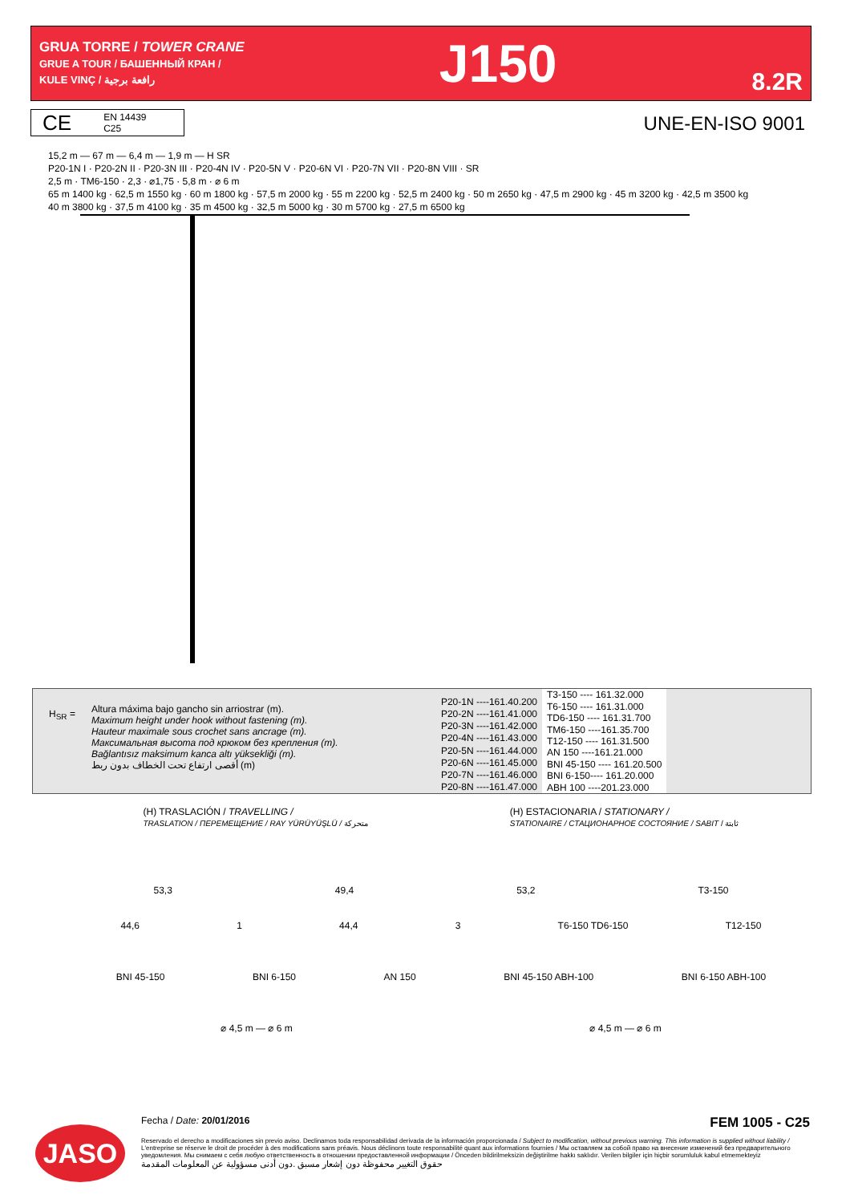GRUA TORRE / TOWER CRANE
GRUE A TOUR / БАШЕННЫЙ КРАН /
KULE VINÇ / رافعة برجية
J150
8.2R
CE EN 14439
C25
UNE-EN-ISO 9001
15,2 m — 67 m — 6,4 m — 1,9 m — H SR
P20-1N I · P20-2N II · P20-3N III · P20-4N IV · P20-5N V · P20-6N VI · P20-7N VII · P20-8N VIII · SR
2,5 m · TM6-150 · 2,3 · ⌀1,75 · 5,8 m · ⌀ 6 m
65 m 1400 kg · 62,5 m 1550 kg · 60 m 1800 kg · 57,5 m 2000 kg · 55 m 2200 kg · 52,5 m 2400 kg · 50 m 2650 kg · 47,5 m 2900 kg · 45 m 3200 kg · 42,5 m 3500 kg
40 m 3800 kg · 37,5 m 4100 kg · 35 m 4500 kg · 32,5 m 5000 kg · 30 m 5700 kg · 27,5 m 6500 kg
H<sub>SR</sub> =
Altura máxima bajo gancho sin arriostrar (m).
Maximum height under hook without fastening (m).
Hauteur maximale sous crochet sans ancrage (m).
Максимальная высота под крюком без крепления (m).
Bağlantısız maksimum kanca altı yüksekliği (m).
أقصى ارتفاع تحت الخطاف بدون ربط (m)
| P20-1N ----161.40.200 |
| P20-2N ----161.41.000 |
| P20-3N ----161.42.000 |
| P20-4N ----161.43.000 |
| P20-5N ----161.44.000 |
| P20-6N ----161.45.000 |
| P20-7N ----161.46.000 |
| P20-8N ----161.47.000 |
| T3-150 ---- 161.32.000 |
| T6-150 ---- 161.31.000 |
| TD6-150 ---- 161.31.700 |
| TM6-150 ----161.35.700 |
| T12-150 ---- 161.31.500 |
| AN 150 ----161.21.000 |
| BNI 45-150 ---- 161.20.500 |
| BNI 6-150---- 161.20.000 |
| ABH 100 ----201.23.000 |
(H) TRASLACIÓN / TRAVELLING /
TRASLATION / ПЕРЕМЕЩЕНИЕ / RAY YÜRÜYÜŞLÜ / متحركة
(H) ESTACIONARIA / STATIONARY /
STATIONAIRE / СТАЦИОНАРНОЕ СОСТОЯНИЕ / SABIT / ثابتة
53,3 49,4 53,2 T3-150
44,6 1 44,4 3 T6-150 TD6-150 T12-150
BNI 45-150 BNI 6-150 AN 150 BNI 45-150 ABH-100 BNI 6-150 ABH-100
⌀ 4,5 m — ⌀ 6 m ⌀ 4,5 m — ⌀ 6 m
JASO
Fecha / Date: 20/01/2016 FEM 1005 - C25
Reservado el derecho a modificaciones sin previo aviso. Declinamos toda responsabilidad derivada de la información proporcionada / Subject to modification, without previous warning. This information is supplied without liability / L'entreprise se réserve le droit de procéder à des modifications sans préavis. Nous déclinons toute responsabilité quant aux informations fournies / Мы оставляем за собой право на внесение изменений без предварительного уведомления. Мы снимаем с себя любую ответственность в отношении предоставленной информации / Önceden bildirilmeksizin değiştirilme hakkı saklıdır. Verilen bilgiler için hiçbir sorumluluk kabul etmemekteyiz
حقوق التغيير محفوظة دون إشعار مسبق .دون أدنى مسؤولية عن المعلومات المقدمة